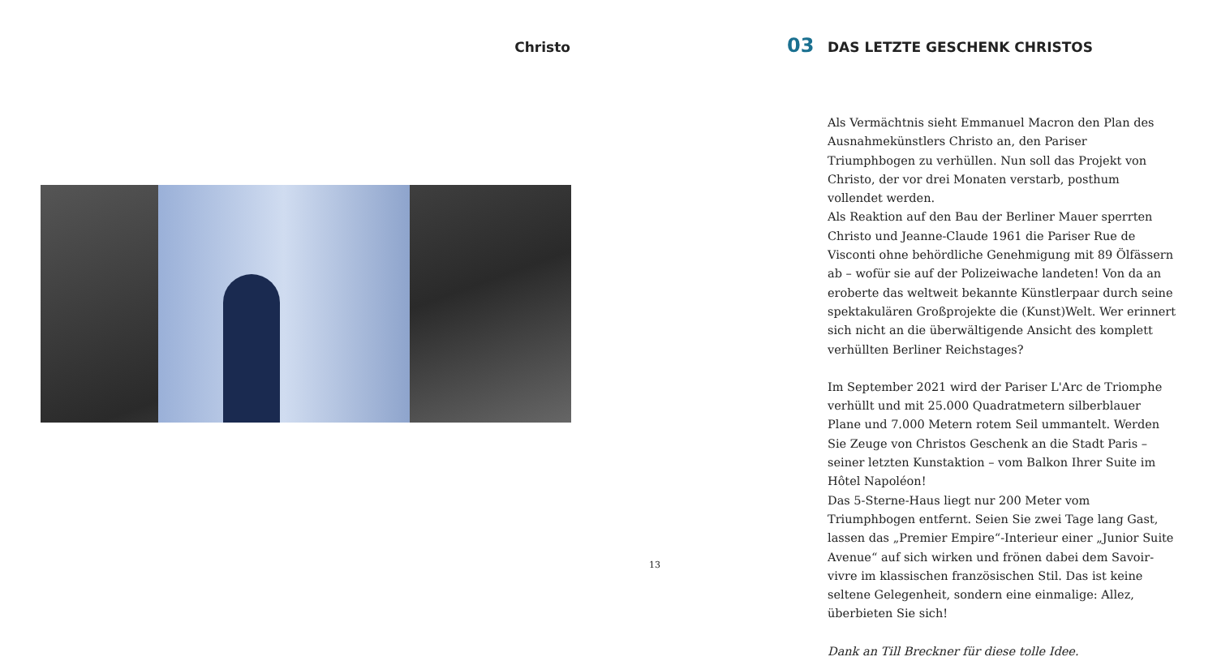Christo
13
03 DAS LETZTE GESCHENK CHRISTOS
Als Vermächtnis sieht Emmanuel Macron den Plan des Ausnahmekünstlers Christo an, den Pariser Triumphbogen zu verhüllen. Nun soll das Projekt von Christo, der vor drei Monaten verstarb, posthum vollendet werden.
Als Reaktion auf den Bau der Berliner Mauer sperrten Christo und Jeanne-Claude 1961 die Pariser Rue de Visconti ohne behördliche Genehmigung mit 89 Ölfässern ab – wofür sie auf der Polizeiwache landeten! Von da an eroberte das weltweit bekannte Künstlerpaar durch seine spektakulären Großprojekte die (Kunst)Welt. Wer erinnert sich nicht an die überwältigende Ansicht des komplett verhüllten Berliner Reichstages?
Im September 2021 wird der Pariser L'Arc de Triomphe verhüllt und mit 25.000 Quadratmetern silberblauer Plane und 7.000 Metern rotem Seil ummantelt. Werden Sie Zeuge von Christos Geschenk an die Stadt Paris – seiner letzten Kunstaktion – vom Balkon Ihrer Suite im Hôtel Napoléon!
Das 5-Sterne-Haus liegt nur 200 Meter vom Triumphbogen entfernt. Seien Sie zwei Tage lang Gast, lassen das „Premier Empire“-Interieur einer „Junior Suite Avenue“ auf sich wirken und frönen dabei dem Savoir-vivre im klassischen französischen Stil. Das ist keine seltene Gelegenheit, sondern eine einmalige: Allez, überbieten Sie sich!
Dank an Till Breckner für diese tolle Idee.